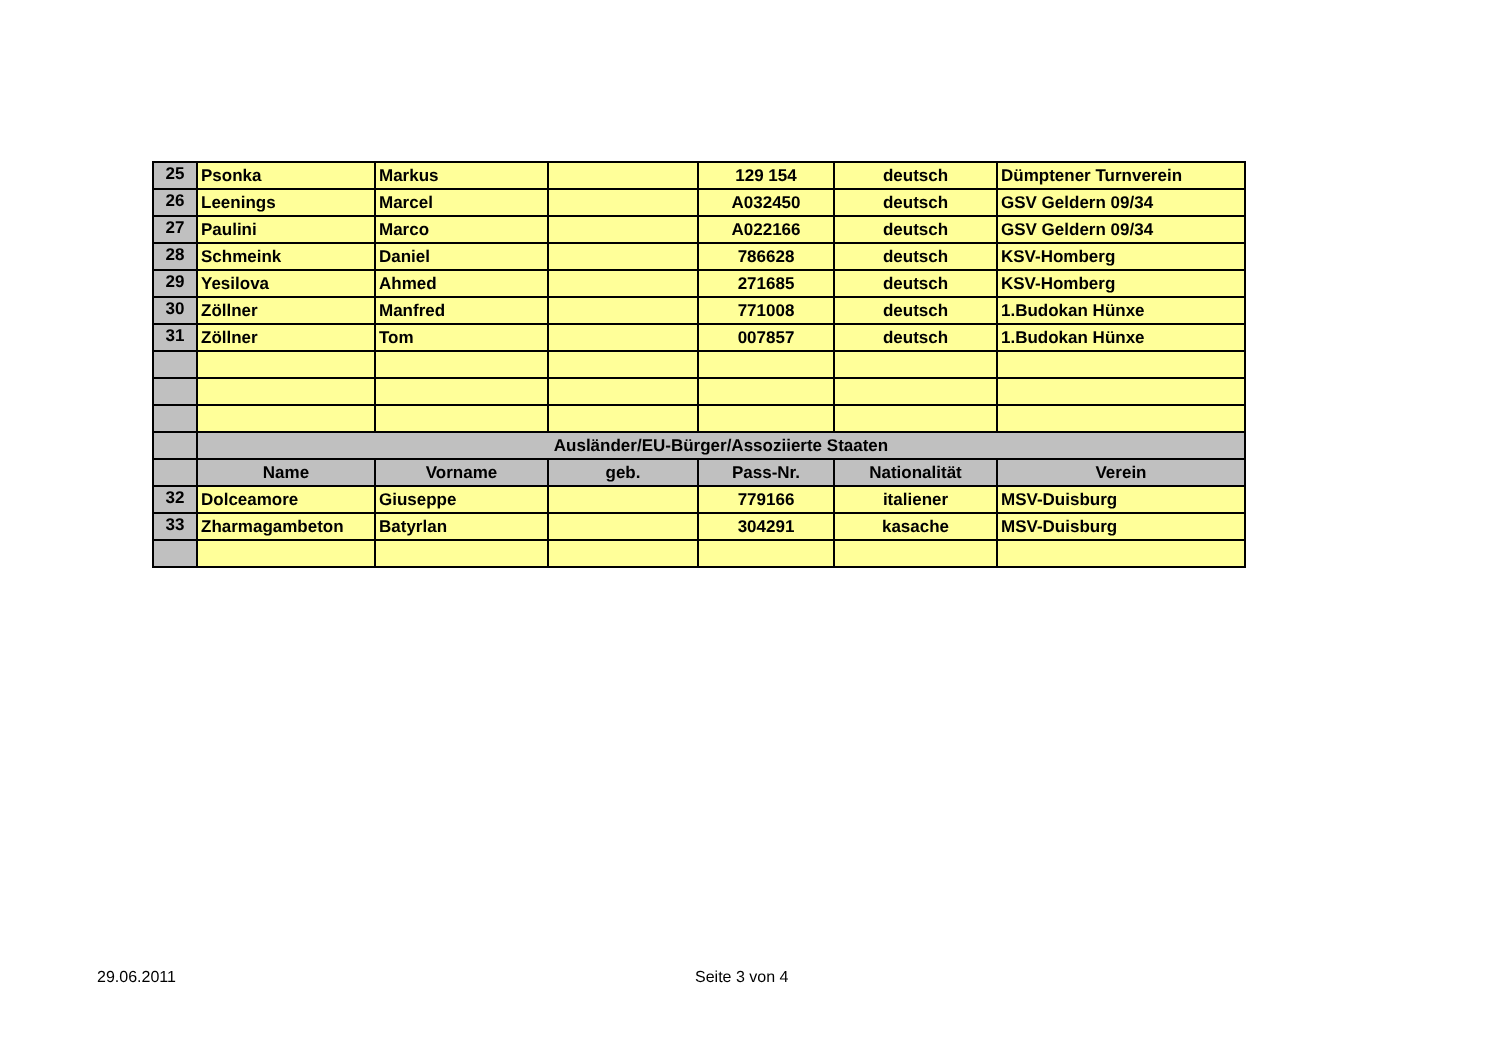| 25 | Psonka | Markus | | 129 154 | deutsch | Dümptener Turnverein |
| 26 | Leenings | Marcel | | A032450 | deutsch | GSV Geldern 09/34 |
| 27 | Paulini | Marco | | A022166 | deutsch | GSV Geldern 09/34 |
| 28 | Schmeink | Daniel | | 786628 | deutsch | KSV-Homberg |
| 29 | Yesilova | Ahmed | | 271685 | deutsch | KSV-Homberg |
| 30 | Zöllner | Manfred | | 771008 | deutsch | 1.Budokan Hünxe |
| 31 | Zöllner | Tom | | 007857 | deutsch | 1.Budokan Hünxe |
| | Ausländer/EU-Bürger/Assoziierte Staaten | | | | | |
| | Name | Vorname | geb. | Pass-Nr. | Nationalität | Verein |
| 32 | Dolceamore | Giuseppe | | 779166 | italiener | MSV-Duisburg |
| 33 | Zharmagambeton | Batyrlan | | 304291 | kasache | MSV-Duisburg |
29.06.2011 Seite 3 von 4